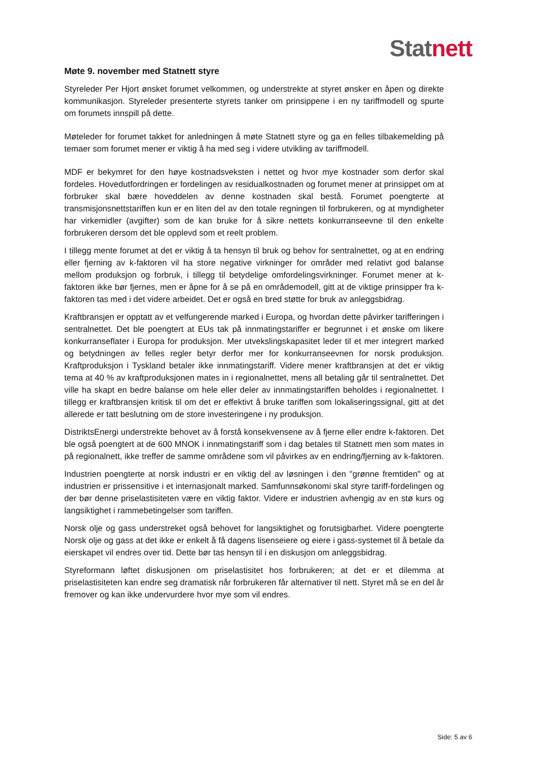Stat nett
Møte 9. november med Statnett styre
Styreleder Per Hjort ønsket forumet velkommen, og understrekte at styret ønsker en åpen og direkte kommunikasjon. Styreleder presenterte styrets tanker om prinsippene i en ny tariffmodell og spurte om forumets innspill på dette.
Møteleder for forumet takket for anledningen å møte Statnett styre og ga en felles tilbakemelding på temaer som forumet mener er viktig å ha med seg i videre utvikling av tariffmodell.
MDF er bekymret for den høye kostnadsveksten i nettet og hvor mye kostnader som derfor skal fordeles. Hovedutfordringen er fordelingen av residualkostnaden og forumet mener at prinsippet om at forbruker skal bære hoveddelen av denne kostnaden skal bestå. Forumet poengterte at transmisjonsnettstariffen kun er en liten del av den totale regningen til forbrukeren, og at myndigheter har virkemidler (avgifter) som de kan bruke for å sikre nettets konkurranseevne til den enkelte forbrukeren dersom det ble opplevd som et reelt problem.
I tillegg mente forumet at det er viktig å ta hensyn til bruk og behov for sentralnettet, og at en endring eller fjerning av k-faktoren vil ha store negative virkninger for områder med relativt god balanse mellom produksjon og forbruk, i tillegg til betydelige omfordelingsvirkninger. Forumet mener at k-faktoren ikke bør fjernes, men er åpne for å se på en områdemodell, gitt at de viktige prinsipper fra k-faktoren tas med i det videre arbeidet. Det er også en bred støtte for bruk av anleggsbidrag.
Kraftbransjen er opptatt av et velfungerende marked i Europa, og hvordan dette påvirker tarifferingen i sentralnettet. Det ble poengtert at EUs tak på innmatingstariffer er begrunnet i et ønske om likere konkurranseflater i Europa for produksjon. Mer utvekslingskapasitet leder til et mer integrert marked og betydningen av felles regler betyr derfor mer for konkurranseevnen for norsk produksjon. Kraftproduksjon i Tyskland betaler ikke innmatingstariff. Videre mener kraftbransjen at det er viktig tema at 40 % av kraftproduksjonen mates in i regionalnettet, mens all betaling går til sentralnettet. Det ville ha skapt en bedre balanse om hele eller deler av innmatingstariffen beholdes i regionalnettet. I tillegg er kraftbransjen kritisk til om det er effektivt å bruke tariffen som lokaliseringssignal, gitt at det allerede er tatt beslutning om de store investeringene i ny produksjon.
DistriktsEnergi understrekte behovet av å forstå konsekvensene av å fjerne eller endre k-faktoren. Det ble også poengtert at de 600 MNOK i innmatingstariff som i dag betales til Statnett men som mates in på regionalnett, ikke treffer de samme områdene som vil påvirkes av en endring/fjerning av k-faktoren.
Industrien poengterte at norsk industri er en viktig del av løsningen i den "grønne fremtiden" og at industrien er prissensitive i et internasjonalt marked. Samfunnsøkonomi skal styre tariff-fordelingen og der bør denne priselastisiteten være en viktig faktor. Videre er industrien avhengig av en stø kurs og langsiktighet i rammebetingelser som tariffen.
Norsk olje og gass understreket også behovet for langsiktighet og forutsigbarhet. Videre poengterte Norsk olje og gass at det ikke er enkelt å få dagens lisenseiere og eiere i gass-systemet til å betale da eierskapet vil endres over tid. Dette bør tas hensyn til i en diskusjon om anleggsbidrag.
Styreformann løftet diskusjonen om priselastisitet hos forbrukeren; at det er et dilemma at priselastisiteten kan endre seg dramatisk når forbrukeren får alternativer til nett. Styret må se en del år fremover og kan ikke undervurdere hvor mye som vil endres.
Side: 5 av 6